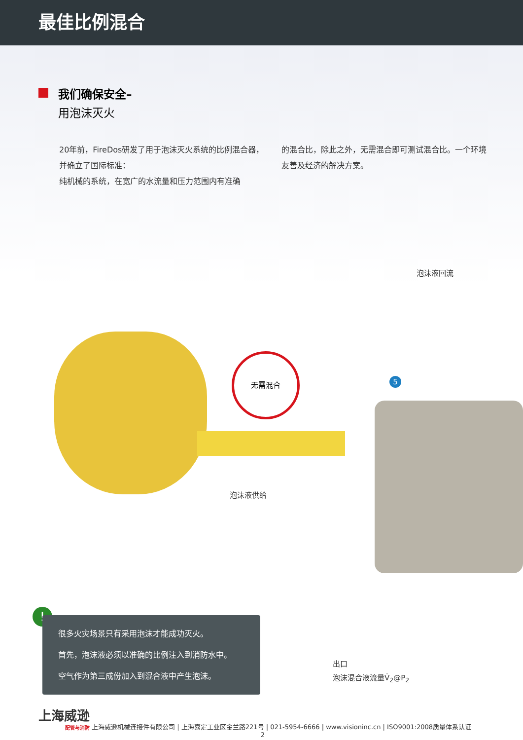最佳比例混合
我们确保安全–
用泡沫灭火
20年前，FireDos研发了用于泡沫灭火系统的比例混合器，并确立了国际标准：
纯机械的系统，在宽广的水流量和压力范围内有准确
的混合比，除此之外，无需混合即可测试混合比。一个环境友善及经济的解决方案。
无需混合
泡沫液回流
5
泡沫液供给
!
很多火灾场景只有采用泡沫才能成功灭火。
首先，泡沫液必须以准确的比例注入到消防水中。
空气作为第三成份加入到混合液中产生泡沫。
出口
泡沫混合液流量V̇<sub>2</sub>@P<sub>2</sub>
上海威逊 配管与消防 上海威逊机械连接件有限公司 | 上海嘉定工业区金兰路221号 | 021-5954-6666 | www.visioninc.cn | ISO9001:2008质量体系认证
2